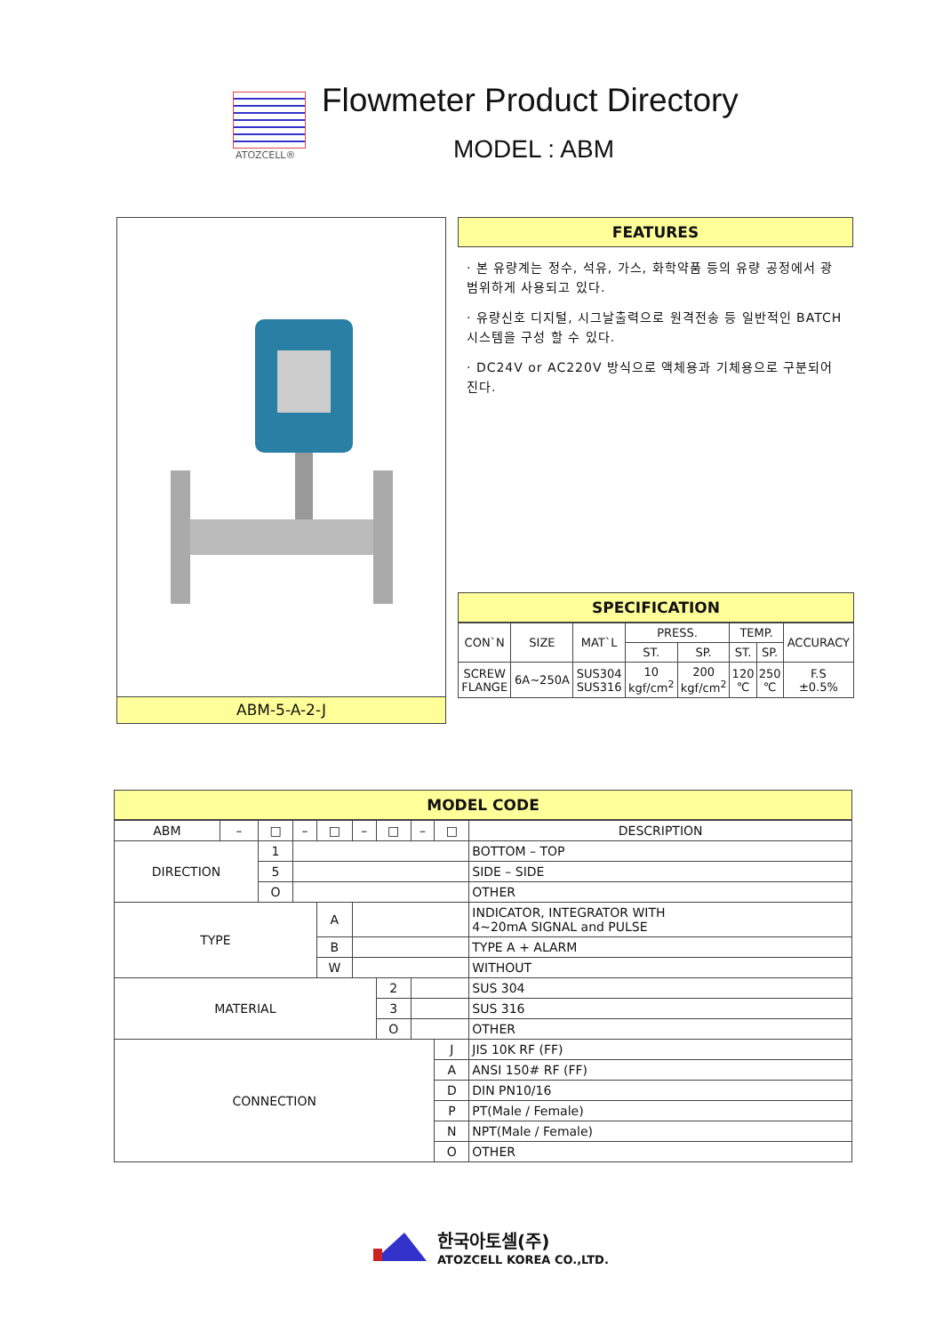ATOZCELL®
Flowmeter Product Directory
MODEL : ABM
ABM-5-A-2-J
FEATURES
· 본 유량계는 정수, 석유, 가스, 화학약품 등의 유량 공정에서 광범위하게 사용되고 있다.
· 유량신호 디지털, 시그날출력으로 원격전송 등 일반적인 BATCH 시스템을 구성 할 수 있다.
· DC24V or AC220V 방식으로 액체용과 기체용으로 구분되어 진다.
SPECIFICATION
| CON`N | SIZE | MAT`L | PRESS. | | TEMP. | | ACCURACY |
| --- | --- | --- | --- | --- | --- | --- | --- |
| | | | ST. | SP. | ST. | SP. | |
| SCREW FLANGE | 6A~250A | SUS304 SUS316 | 10 kgf/cm<sup>2</sup> | 200 kgf/cm<sup>2</sup> | 120 ℃ | 250 ℃ | F.S ±0.5% |
MODEL CODE
| ABM | – | □ | – | □ | – | □ | – | □ | DESCRIPTION |
| DIRECTION | | 1 | | | | | | | BOTTOM – TOP |
| | | 5 | | | | | | | SIDE – SIDE |
| | | O | | | | | | | OTHER |
| TYPE | | | | A | | | | | INDICATOR, INTEGRATOR WITH 4~20mA SIGNAL and PULSE |
| | | | | B | | | | | TYPE A + ALARM |
| | | | | W | | | | | WITHOUT |
| MATERIAL | | | | | | 2 | | | SUS 304 |
| | | | | | | 3 | | | SUS 316 |
| | | | | | | O | | | OTHER |
| CONNECTION | | | | | | | | J | JIS 10K RF (FF) |
| | | | | | | | | A | ANSI 150# RF (FF) |
| | | | | | | | | D | DIN PN10/16 |
| | | | | | | | | P | PT(Male / Female) |
| | | | | | | | | N | NPT(Male / Female) |
| | | | | | | | | O | OTHER |
한국아토셀(주)
ATOZCELL KOREA CO.,LTD.